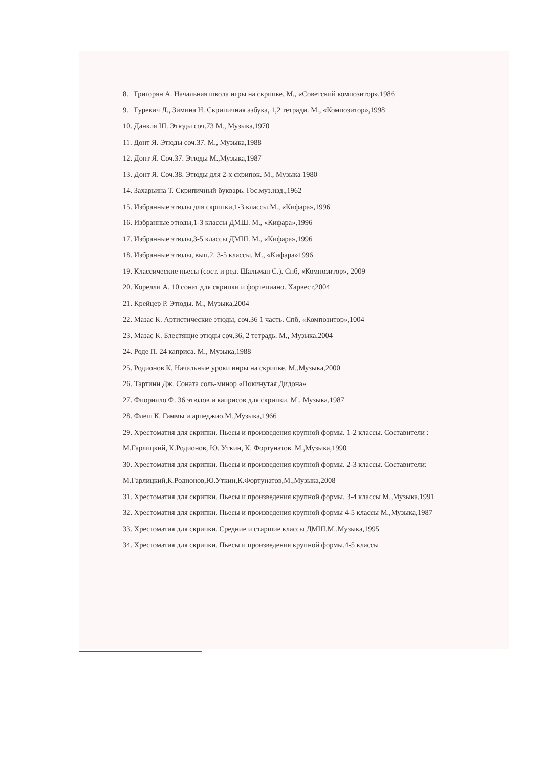8. Григорян А. Начальная школа игры на скрипке. М., «Советский композитор»,1986
9. Гуревич Л., Зимина Н. Скрипичная азбука, 1,2 тетради. М., «Композитор»,1998
10. Данкля Ш. Этюды соч.73 М., Музыка,1970
11. Донт Я. Этюды соч.37. М., Музыка,1988
12. Донт Я. Соч.37. Этюды М.,Музыка,1987
13. Донт Я. Соч.38. Этюды для 2-х скрипок. М., Музыка 1980
14. Захарьина Т. Скрипичный букварь. Гос.муз.изд.,1962
15. Избранные этюды для скрипки,1-3 классы.М., «Кифара»,1996
16. Избранные этюды,1-3 классы ДМШ. М., «Кифара»,1996
17. Избранные этюды,3-5 классы ДМШ. М., «Кифара»,1996
18. Избранные этюды, вып.2. 3-5 классы. М., «Кифара»1996
19. Классические пьесы (сост. и ред. Шальман С.). Спб, «Композитор», 2009
20. Корелли А. 10 сонат для скрипки и фортепиано. Харвест,2004
21. Крейцер Р. Этюды. М., Музыка,2004
22. Мазас К. Артистические этюды, соч.36 1 часть. Спб, «Композитор»,1004
23. Мазас К. Блестящие этюды соч.36, 2 тетрадь. М., Музыка,2004
24. Роде П. 24 каприса. М., Музыка,1988
25. Родионов К. Начальные уроки инры на скрипке. М.,Музыка,2000
26. Тартини Дж. Соната соль-минор «Покинутая Дидона»
27. Фиорилло Ф. 36 этюдов и каприсов для скрипки. М., Музыка,1987
28. Флеш К. Гаммы и арпеджио.М.,Музыка,1966
29. Хрестоматия для скрипки. Пьесы и произведения крупной формы. 1-2 классы. Составители : М.Гарлицкий, К.Родионов, Ю. Уткин, К. Фортунатов. М.,Музыка,1990
30. Хрестоматия для скрипки. Пьесы и произведения крупной формы. 2-3 классы. Составители: М.Гарлицкий,К.Родионов,Ю.Уткин,К.Фортунатов,М.,Музыка,2008
31. Хрестоматия для скрипки. Пьесы и произведения крупной формы. 3-4 классы М.,Музыка,1991
32. Хрестоматия для скрипки. Пьесы и произведения крупной формы 4-5 классы М.,Музыка,1987
33. Хрестоматия для скрипки. Средние и старшие классы ДМШ.М.,Музыка,1995
34. Хрестоматия для скрипки. Пьесы и произведения крупной формы.4-5 классы